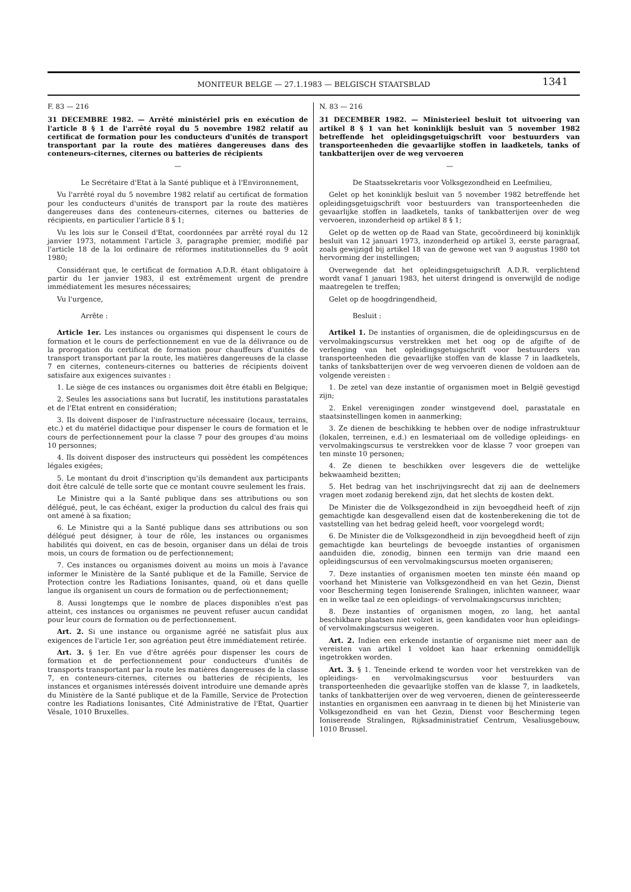MONITEUR BELGE — 27.1.1983 — BELGISCH STAATSBLAD 1341
F. 83 — 216
31 DECEMBRE 1982. — Arrêté ministériel pris en exécution de l'article 8 § 1 de l'arrêté royal du 5 novembre 1982 relatif au certificat de formation pour les conducteurs d'unités de transport transportant par la route des matières dangereuses dans des conteneurs-citernes, citernes ou batteries de récipients
—
Le Secrétaire d'Etat à la Santé publique et à l'Environnement,
Vu l'arrêté royal du 5 novembre 1982 relatif au certificat de formation pour les conducteurs d'unités de transport par la route des matières dangereuses dans des conteneurs-citernes, citernes ou batteries de récipients, en particulier l'article 8 § 1;
Vu les lois sur le Conseil d'Etat, coordonnées par arrêté royal du 12 janvier 1973, notamment l'article 3, paragraphe premier, modifié par l'article 18 de la loi ordinaire de réformes institutionnelles du 9 août 1980;
Considérant que, le certificat de formation A.D.R. étant obligatoire à partir du 1er janvier 1983, il est extrêmement urgent de prendre immédiatement les mesures nécessaires;
Vu l'urgence,
Arrête :
Article 1er. Les instances ou organismes qui dispensent le cours de formation et le cours de perfectionnement en vue de la délivrance ou de la prorogation du certificat de formation pour chauffeurs d'unités de transport transportant par la route, les matières dangereuses de la classe 7 en citernes, conteneurs-citernes ou batteries de récipients doivent satisfaire aux exigences suivantes :
1. Le siège de ces instances ou organismes doit être établi en Belgique;
2. Seules les associations sans but lucratif, les institutions parastatales et de l'Etat entrent en considération;
3. Ils doivent disposer de l'infrastructure nécessaire (locaux, terrains, etc.) et du matériel didactique pour dispenser le cours de formation et le cours de perfectionnement pour la classe 7 pour des groupes d'au moins 10 personnes;
4. Ils doivent disposer des instructeurs qui possèdent les compétences légales exigées;
5. Le montant du droit d'inscription qu'ils demandent aux participants doit être calculé de telle sorte que ce montant couvre seulement les frais.
Le Ministre qui a la Santé publique dans ses attributions ou son délégué, peut, le cas échéant, exiger la production du calcul des frais qui ont amené à sa fixation;
6. Le Ministre qui a la Santé publique dans ses attributions ou son délégué peut désigner, à tour de rôle, les instances ou organismes habilités qui doivent, en cas de besoin, organiser dans un délai de trois mois, un cours de formation ou de perfectionnement;
7. Ces instances ou organismes doivent au moins un mois à l'avance informer le Ministère de la Santé publique et de la Famille, Service de Protection contre les Radiations Ionisantes, quand, où et dans quelle langue ils organisent un cours de formation ou de perfectionnement;
8. Aussi longtemps que le nombre de places disponibles n'est pas atteint, ces instances ou organismes ne peuvent refuser aucun candidat pour leur cours de formation ou de perfectionnement.
Art. 2. Si une instance ou organisme agréé ne satisfait plus aux exigences de l'article 1er, son agréation peut être immédiatement retirée.
Art. 3. § 1er. En vue d'être agréés pour dispenser les cours de formation et de perfectionnement pour conducteurs d'unités de transports transportant par la route les matières dangereuses de la classe 7, en conteneurs-citernes, citernes ou batteries de récipients, les instances et organismes intéressés doivent introduire une demande après du Ministère de la Santé publique et de la Famille, Service de Protection contre les Radiations Ionisantes, Cité Administrative de l'Etat, Quartier Vésale, 1010 Bruxelles.
N. 83 — 216
31 DECEMBER 1982. — Ministerieel besluit tot uitvoering van artikel 8 § 1 van het koninklijk besluit van 5 november 1982 betreffende het opleidingsgetuigschrift voor bestuurders van transporteenheden die gevaarlijke stoffen in laadketels, tanks of tankbatterijen over de weg vervoeren
—
De Staatssekretaris voor Volksgezondheid en Leefmilieu,
Gelet op het koninklijk besluit van 5 november 1982 betreffende het opleidingsgetuigschrift voor bestuurders van transporteenheden die gevaarlijke stoffen in laadketels, tanks of tankbatterijen over de weg vervoeren, inzonderheid op artikel 8 § 1;
Gelet op de wetten op de Raad van State, gecoördineerd bij koninklijk besluit van 12 januari 1973, inzonderheid op artikel 3, eerste paragraaf, zoals gewijzigd bij artikel 18 van de gewone wet van 9 augustus 1980 tot hervorming der instellingen;
Overwegende dat het opleidingsgetuigschrift A.D.R. verplichtend wordt vanaf 1 januari 1983, het uiterst dringend is onverwijld de nodige maatregelen te treffen;
Gelet op de hoogdringendheid,
Besluit :
Artikel 1. De instanties of organismen, die de opleidingscursus en de vervolmakingscursus verstrekken met het oog op de afgifte of de verlenging van het opleidingsgetuigschrift voor bestuurders van transporteenheden die gevaarlijke stoffen van de klasse 7 in laadketels, tanks of tanksbatterijen over de weg vervoeren dienen de voldoen aan de volgende vereisten :
1. De zetel van deze instantie of organismen moet in België gevestigd zijn;
2. Enkel verenigingen zonder winstgevend doel, parastatale en staatsinstellingen komen in aanmerking;
3. Ze dienen de beschikking te hebben over de nodige infrastruktuur (lokalen, terreinen, e.d.) en lesmateriaal om de volledige opleidings- en vervolmakingscursus te verstrekken voor de klasse 7 voor groepen van ten minste 10 personen;
4. Ze dienen te beschikken over lesgevers die de wettelijke bekwaamheid bezitten;
5. Het bedrag van het inschrijvingsrecht dat zij aan de deelnemers vragen moet zodanig berekend zijn, dat het slechts de kosten dekt.
De Minister die de Volksgezondheid in zijn bevoegdheid heeft of zijn gemachtigde kan desgevallend eisen dat de kostenberekening die tot de vaststelling van het bedrag geleid heeft, voor voorgelegd wordt;
6. De Minister die de Volksgezondheid in zijn bevoegdheid heeft of zijn gemachtigde kan beurtelings de bevoegde instanties of organismen aanduiden die, zonodig, binnen een termijn van drie maand een opleidingscursus of een vervolmakingscursus moeten organiseren;
7. Deze instanties of organismen moeten ten minste één maand op voorhand het Ministerie van Volksgezondheid en van het Gezin, Dienst voor Bescherming tegen Ioniserende Sralingen, inlichten wanneer, waar en in welke taal ze een opleidings- of vervolmakingscursus inrichten;
8. Deze instanties of organismen mogen, zo lang, het aantal beschikbare plaatsen niet volzet is, geen kandidaten voor hun opleidings- of vervolmakingscursus weigeren.
Art. 2. Indien een erkende instantie of organisme niet meer aan de vereisten van artikel 1 voldoet kan haar erkenning onmiddellijk ingetrokken worden.
Art. 3. § 1. Teneinde erkend te worden voor het verstrekken van de opleidings- en vervolmakingscursus voor bestuurders van transporteenheden die gevaarlijke stoffen van de klasse 7, in laadketels, tanks of tankbatterijen over de weg vervoeren, dienen de geïnteresseerde instanties en organismen een aanvraag in te dienen bij het Ministerie van Volksgezondheid en van het Gezin, Dienst voor Bescherming tegen Ioniserende Stralingen, Rijksadministratief Centrum, Vesaliusgebouw, 1010 Brussel.